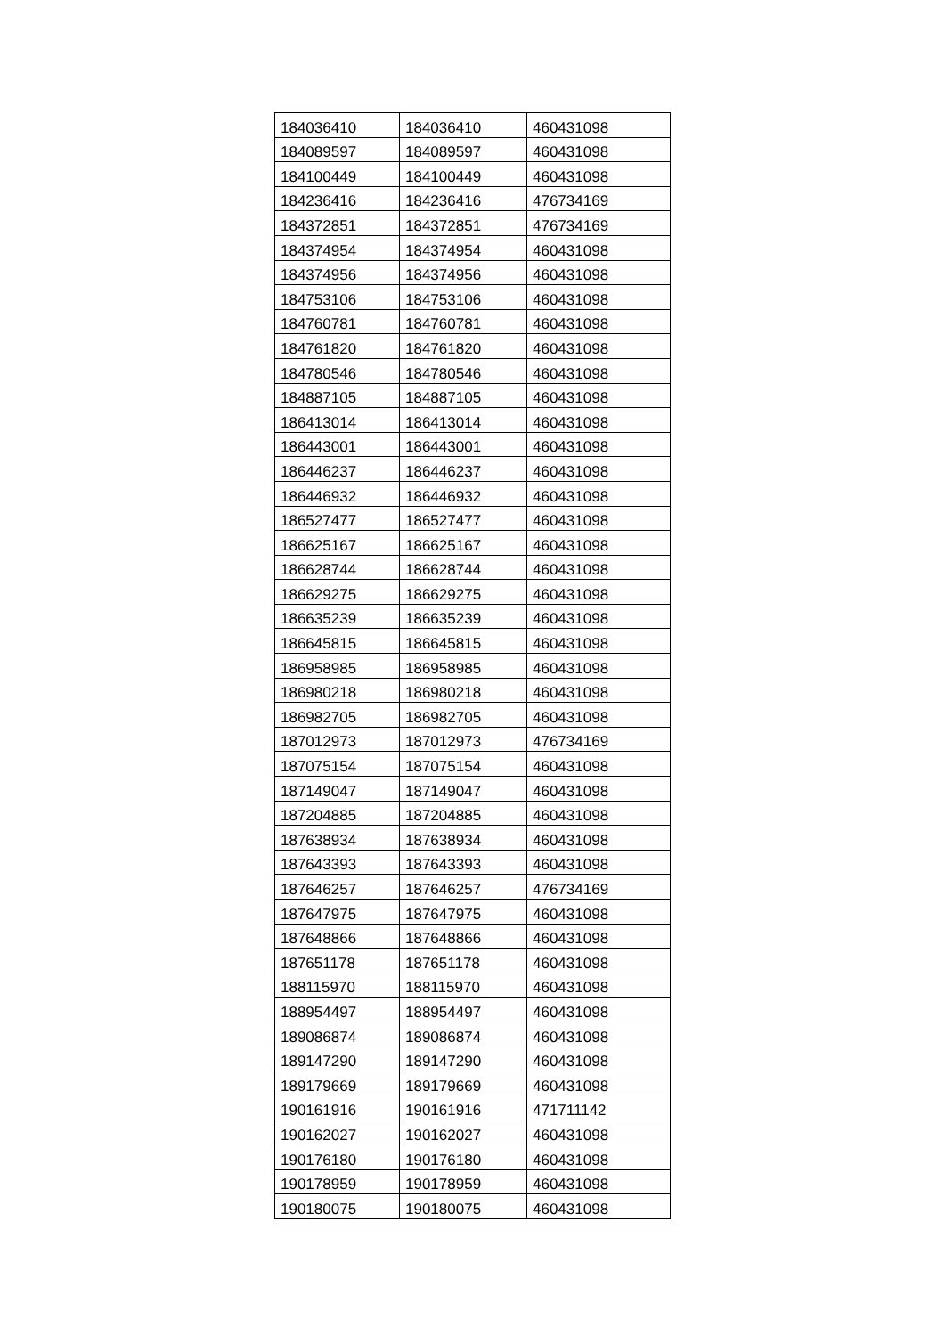| 184036410 | 184036410 | 460431098 |
| 184089597 | 184089597 | 460431098 |
| 184100449 | 184100449 | 460431098 |
| 184236416 | 184236416 | 476734169 |
| 184372851 | 184372851 | 476734169 |
| 184374954 | 184374954 | 460431098 |
| 184374956 | 184374956 | 460431098 |
| 184753106 | 184753106 | 460431098 |
| 184760781 | 184760781 | 460431098 |
| 184761820 | 184761820 | 460431098 |
| 184780546 | 184780546 | 460431098 |
| 184887105 | 184887105 | 460431098 |
| 186413014 | 186413014 | 460431098 |
| 186443001 | 186443001 | 460431098 |
| 186446237 | 186446237 | 460431098 |
| 186446932 | 186446932 | 460431098 |
| 186527477 | 186527477 | 460431098 |
| 186625167 | 186625167 | 460431098 |
| 186628744 | 186628744 | 460431098 |
| 186629275 | 186629275 | 460431098 |
| 186635239 | 186635239 | 460431098 |
| 186645815 | 186645815 | 460431098 |
| 186958985 | 186958985 | 460431098 |
| 186980218 | 186980218 | 460431098 |
| 186982705 | 186982705 | 460431098 |
| 187012973 | 187012973 | 476734169 |
| 187075154 | 187075154 | 460431098 |
| 187149047 | 187149047 | 460431098 |
| 187204885 | 187204885 | 460431098 |
| 187638934 | 187638934 | 460431098 |
| 187643393 | 187643393 | 460431098 |
| 187646257 | 187646257 | 476734169 |
| 187647975 | 187647975 | 460431098 |
| 187648866 | 187648866 | 460431098 |
| 187651178 | 187651178 | 460431098 |
| 188115970 | 188115970 | 460431098 |
| 188954497 | 188954497 | 460431098 |
| 189086874 | 189086874 | 460431098 |
| 189147290 | 189147290 | 460431098 |
| 189179669 | 189179669 | 460431098 |
| 190161916 | 190161916 | 471711142 |
| 190162027 | 190162027 | 460431098 |
| 190176180 | 190176180 | 460431098 |
| 190178959 | 190178959 | 460431098 |
| 190180075 | 190180075 | 460431098 |